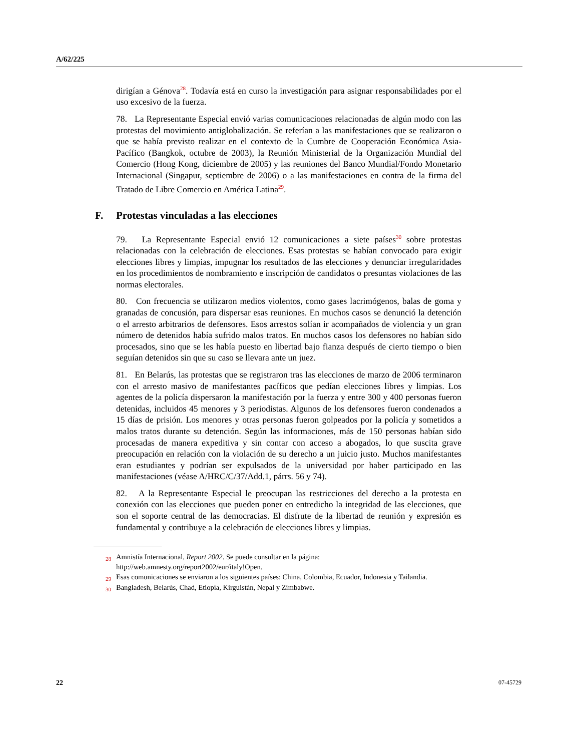A/62/225
dirigían a Génova<sup>28</sup>. Todavía está en curso la investigación para asignar responsabilidades por el uso excesivo de la fuerza.
78. La Representante Especial envió varias comunicaciones relacionadas de algún modo con las protestas del movimiento antiglobalización. Se referían a las manifestaciones que se realizaron o que se había previsto realizar en el contexto de la Cumbre de Cooperación Económica Asia-Pacífico (Bangkok, octubre de 2003), la Reunión Ministerial de la Organización Mundial del Comercio (Hong Kong, diciembre de 2005) y las reuniones del Banco Mundial/Fondo Monetario Internacional (Singapur, septiembre de 2006) o a las manifestaciones en contra de la firma del Tratado de Libre Comercio en América Latina<sup>29</sup>.
F. Protestas vinculadas a las elecciones
79. La Representante Especial envió 12 comunicaciones a siete países<sup>30</sup> sobre protestas relacionadas con la celebración de elecciones. Esas protestas se habían convocado para exigir elecciones libres y limpias, impugnar los resultados de las elecciones y denunciar irregularidades en los procedimientos de nombramiento e inscripción de candidatos o presuntas violaciones de las normas electorales.
80. Con frecuencia se utilizaron medios violentos, como gases lacrimógenos, balas de goma y granadas de concusión, para dispersar esas reuniones. En muchos casos se denunció la detención o el arresto arbitrarios de defensores. Esos arrestos solían ir acompañados de violencia y un gran número de detenidos había sufrido malos tratos. En muchos casos los defensores no habían sido procesados, sino que se les había puesto en libertad bajo fianza después de cierto tiempo o bien seguían detenidos sin que su caso se llevara ante un juez.
81. En Belarús, las protestas que se registraron tras las elecciones de marzo de 2006 terminaron con el arresto masivo de manifestantes pacíficos que pedían elecciones libres y limpias. Los agentes de la policía dispersaron la manifestación por la fuerza y entre 300 y 400 personas fueron detenidas, incluidos 45 menores y 3 periodistas. Algunos de los defensores fueron condenados a 15 días de prisión. Los menores y otras personas fueron golpeados por la policía y sometidos a malos tratos durante su detención. Según las informaciones, más de 150 personas habían sido procesadas de manera expeditiva y sin contar con acceso a abogados, lo que suscita grave preocupación en relación con la violación de su derecho a un juicio justo. Muchos manifestantes eran estudiantes y podrían ser expulsados de la universidad por haber participado en las manifestaciones (véase A/HRC/C/37/Add.1, párrs. 56 y 74).
82. A la Representante Especial le preocupan las restricciones del derecho a la protesta en conexión con las elecciones que pueden poner en entredicho la integridad de las elecciones, que son el soporte central de las democracias. El disfrute de la libertad de reunión y expresión es fundamental y contribuye a la celebración de elecciones libres y limpias.
<sup>28</sup> Amnistía Internacional, Report 2002. Se puede consultar en la página: http://web.amnesty.org/report2002/eur/italy!Open.
<sup>29</sup> Esas comunicaciones se enviaron a los siguientes países: China, Colombia, Ecuador, Indonesia y Tailandia.
<sup>30</sup> Bangladesh, Belarús, Chad, Etiopía, Kirguistán, Nepal y Zimbabwe.
22 07-45729